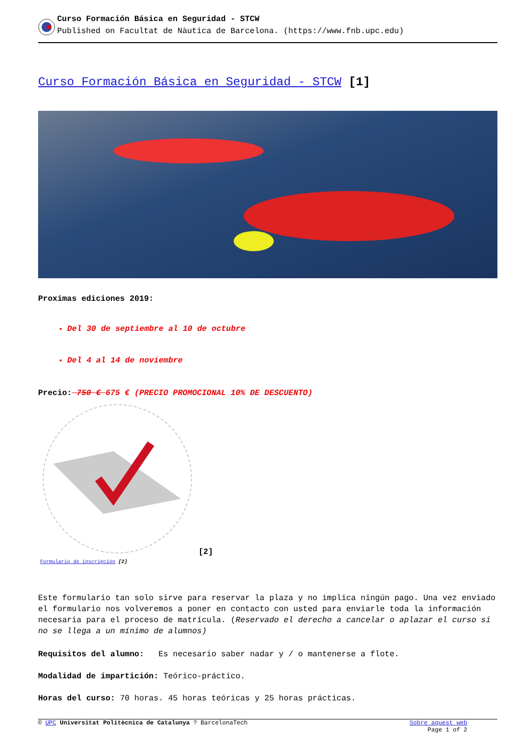Curso Formación Básica en Seguridad - STCW
Published on Facultat de Nàutica de Barcelona. (https://www.fnb.upc.edu)
Curso Formación Básica en Seguridad - STCW [1]
Proximas ediciones 2019:
Del 30 de septiembre al 10 de octubre
Del 4 al 14 de noviembre
Precio: 750 € 675 € (PRECIO PROMOCIONAL 10% DE DESCUENTO)
Formulario de inscripción [2]
[2]
Este formulario tan solo sirve para reservar la plaza y no implica ningún pago. Una vez enviado el formulario nos volveremos a poner en contacto con usted para enviarle toda la información necesaria para el proceso de matrícula. (Reservado el derecho a cancelar o aplazar el curso si no se llega a un mínimo de alumnos)
Requisitos del alumno: Es necesario saber nadar y / o mantenerse a flote.
Modalidad de impartición: Teórico-práctico.
Horas del curso: 70 horas. 45 horas teóricas y 25 horas prácticas.
© UPC Universitat Politècnica de Catalunya ? BarcelonaTech
Sobre aquest web
Page 1 of 2